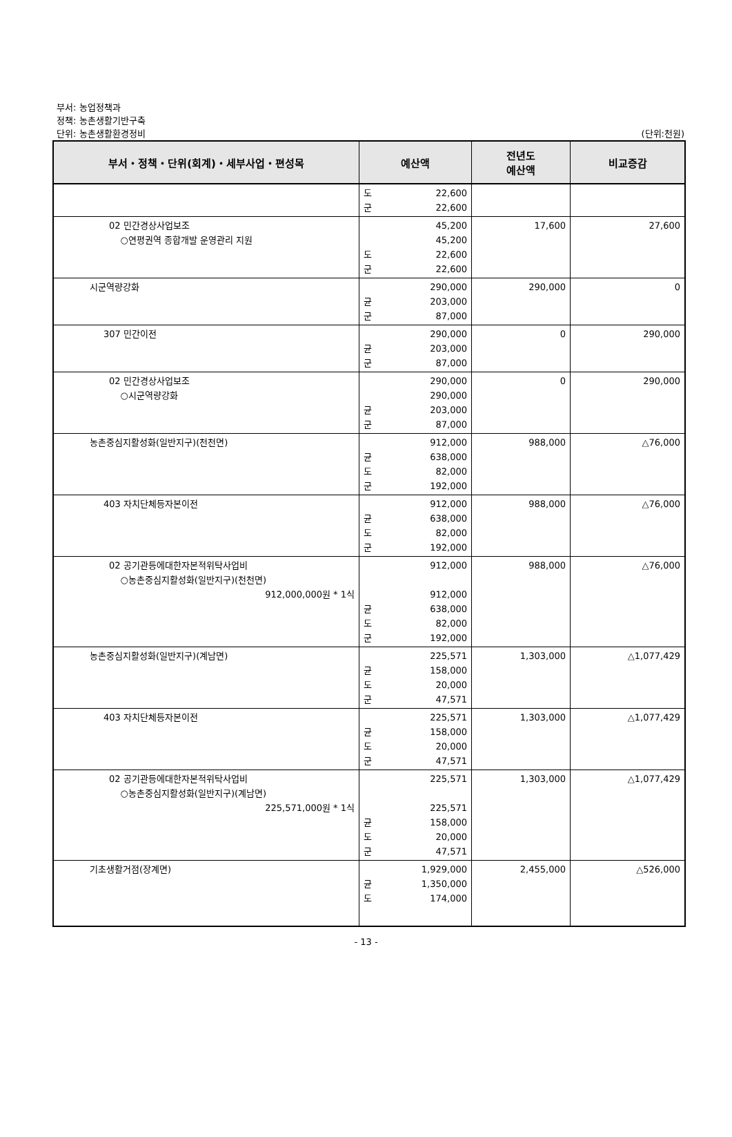부서: 농업정책과
정책: 농촌생활기반구축
단위: 농촌생활환경정비 (단위:천원)
| 부서・정책・단위(회계)・세부사업・편성목 | 예산액 | 전년도 예산액 | 비교증감 |
| --- | --- | --- | --- |
| | 도 22,600 군 22,600 | | |
| 02 민간경상사업보조 ○연평권역 종합개발 운영관리 지원 | 45,200 45,200 도 22,600 군 22,600 | 17,600 | 27,600 |
| 시군역량강화 | 290,000 균 203,000 군 87,000 | 290,000 | 0 |
| 307 민간이전 | 290,000 균 203,000 군 87,000 | 0 | 290,000 |
| 02 민간경상사업보조 ○시군역량강화 | 290,000 290,000 균 203,000 군 87,000 | 0 | 290,000 |
| 농촌중심지활성화(일반지구)(천천면) | 912,000 균 638,000 도 82,000 군 192,000 | 988,000 | △76,000 |
| 403 자치단체등자본이전 | 912,000 균 638,000 도 82,000 군 192,000 | 988,000 | △76,000 |
| 02 공기관등에대한자본적위탁사업비 ○농촌중심지활성화(일반지구)(천천면) 912,000,000원 * 1식 | 912,000 912,000 균 638,000 도 82,000 군 192,000 | 988,000 | △76,000 |
| 농촌중심지활성화(일반지구)(계남면) | 225,571 균 158,000 도 20,000 군 47,571 | 1,303,000 | △1,077,429 |
| 403 자치단체등자본이전 | 225,571 균 158,000 도 20,000 군 47,571 | 1,303,000 | △1,077,429 |
| 02 공기관등에대한자본적위탁사업비 ○농촌중심지활성화(일반지구)(계남면) 225,571,000원 * 1식 | 225,571 225,571 균 158,000 도 20,000 군 47,571 | 1,303,000 | △1,077,429 |
| 기초생활거점(장계면) | 1,929,000 균 1,350,000 도 174,000 | 2,455,000 | △526,000 |
- 13 -